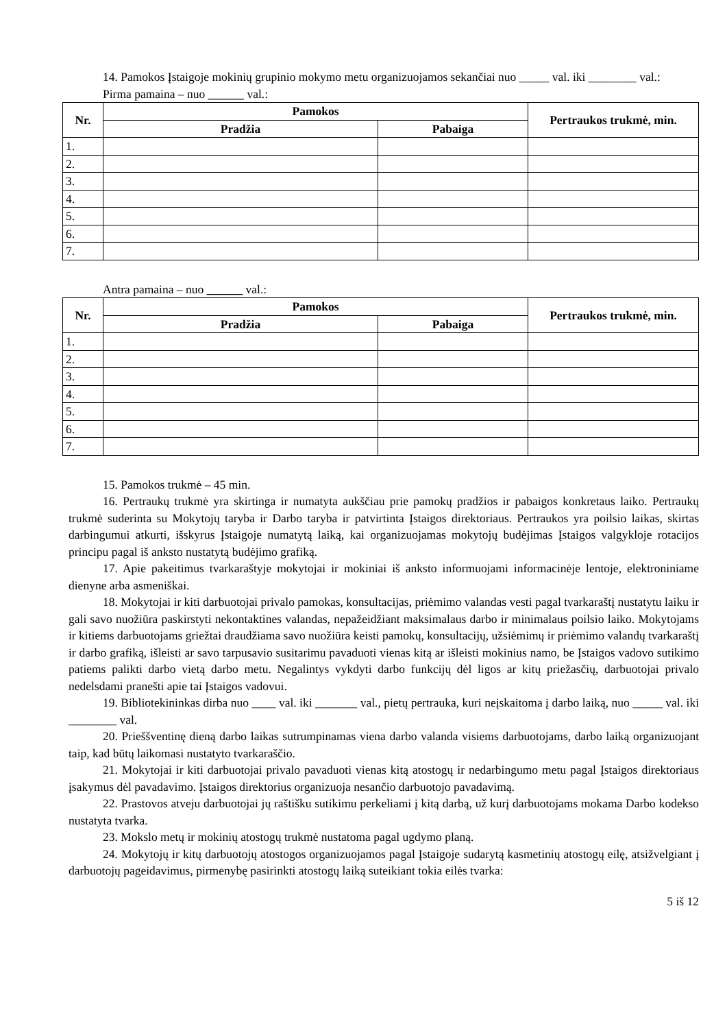14. Pamokos Įstaigoje mokinių grupinio mokymo metu organizuojamos sekančiai nuo _____ val. iki ________ val.:
Pirma pamaina – nuo ______ val.:
| Nr. | Pamokos | | Pertraukos trukmė, min. |
| --- | --- | --- | --- |
| | Pradžia | Pabaiga | |
| 1. | | | |
| 2. | | | |
| 3. | | | |
| 4. | | | |
| 5. | | | |
| 6. | | | |
| 7. | | | |
Antra pamaina – nuo ______ val.:
| Nr. | Pamokos | | Pertraukos trukmė, min. |
| --- | --- | --- | --- |
| | Pradžia | Pabaiga | |
| 1. | | | |
| 2. | | | |
| 3. | | | |
| 4. | | | |
| 5. | | | |
| 6. | | | |
| 7. | | | |
15. Pamokos trukmė – 45 min.
16. Pertraukų trukmė yra skirtinga ir numatyta aukščiau prie pamokų pradžios ir pabaigos konkretaus laiko. Pertraukų trukmė suderinta su Mokytojų taryba ir Darbo taryba ir patvirtinta Įstaigos direktoriaus. Pertraukos yra poilsio laikas, skirtas darbingumui atkurti, išskyrus Įstaigoje numatytą laiką, kai organizuojamas mokytojų budėjimas Įstaigos valgykloje rotacijos principu pagal iš anksto nustatytą budėjimo grafiką.
17. Apie pakeitimus tvarkaraštyje mokytojai ir mokiniai iš anksto informuojami informacinėje lentoje, elektroniniame dienyne arba asmeniškai.
18. Mokytojai ir kiti darbuotojai privalo pamokas, konsultacijas, priėmimo valandas vesti pagal tvarkaraštį nustatytu laiku ir gali savo nuožiūra paskirstyti nekontaktines valandas, nepažeidžiant maksimalaus darbo ir minimalaus poilsio laiko. Mokytojams ir kitiems darbuotojams griežtai draudžiama savo nuožiūra keisti pamokų, konsultacijų, užsiėmimų ir priėmimo valandų tvarkaraštį ir darbo grafiką, išleisti ar savo tarpusavio susitarimu pavaduoti vienas kitą ar išleisti mokinius namo, be Įstaigos vadovo sutikimo patiems palikti darbo vietą darbo metu. Negalintys vykdyti darbo funkcijų dėl ligos ar kitų priežasčių, darbuotojai privalo nedelsdami pranešti apie tai Įstaigos vadovui.
19. Bibliotekininkas dirba nuo ____ val. iki _______ val., pietų pertrauka, kuri neįskaitoma į darbo laiką, nuo _____ val. iki ________ val.
20. Prieššventinę dieną darbo laikas sutrumpinamas viena darbo valanda visiems darbuotojams, darbo laiką organizuojant taip, kad būtų laikomasi nustatyto tvarkaraščio.
21. Mokytojai ir kiti darbuotojai privalo pavaduoti vienas kitą atostogų ir nedarbingumo metu pagal Įstaigos direktoriaus įsakymus dėl pavadavimo. Įstaigos direktorius organizuoja nesančio darbuotojo pavadavimą.
22. Prastovos atveju darbuotojai jų raštišku sutikimu perkeliami į kitą darbą, už kurį darbuotojams mokama Darbo kodekso nustatyta tvarka.
23. Mokslo metų ir mokinių atostogų trukmė nustatoma pagal ugdymo planą.
24. Mokytojų ir kitų darbuotojų atostogos organizuojamos pagal Įstaigoje sudarytą kasmetinių atostogų eilę, atsižvelgiant į darbuotojų pageidavimus, pirmenybę pasirinkti atostogų laiką suteikiant tokia eilės tvarka:
5 iš 12